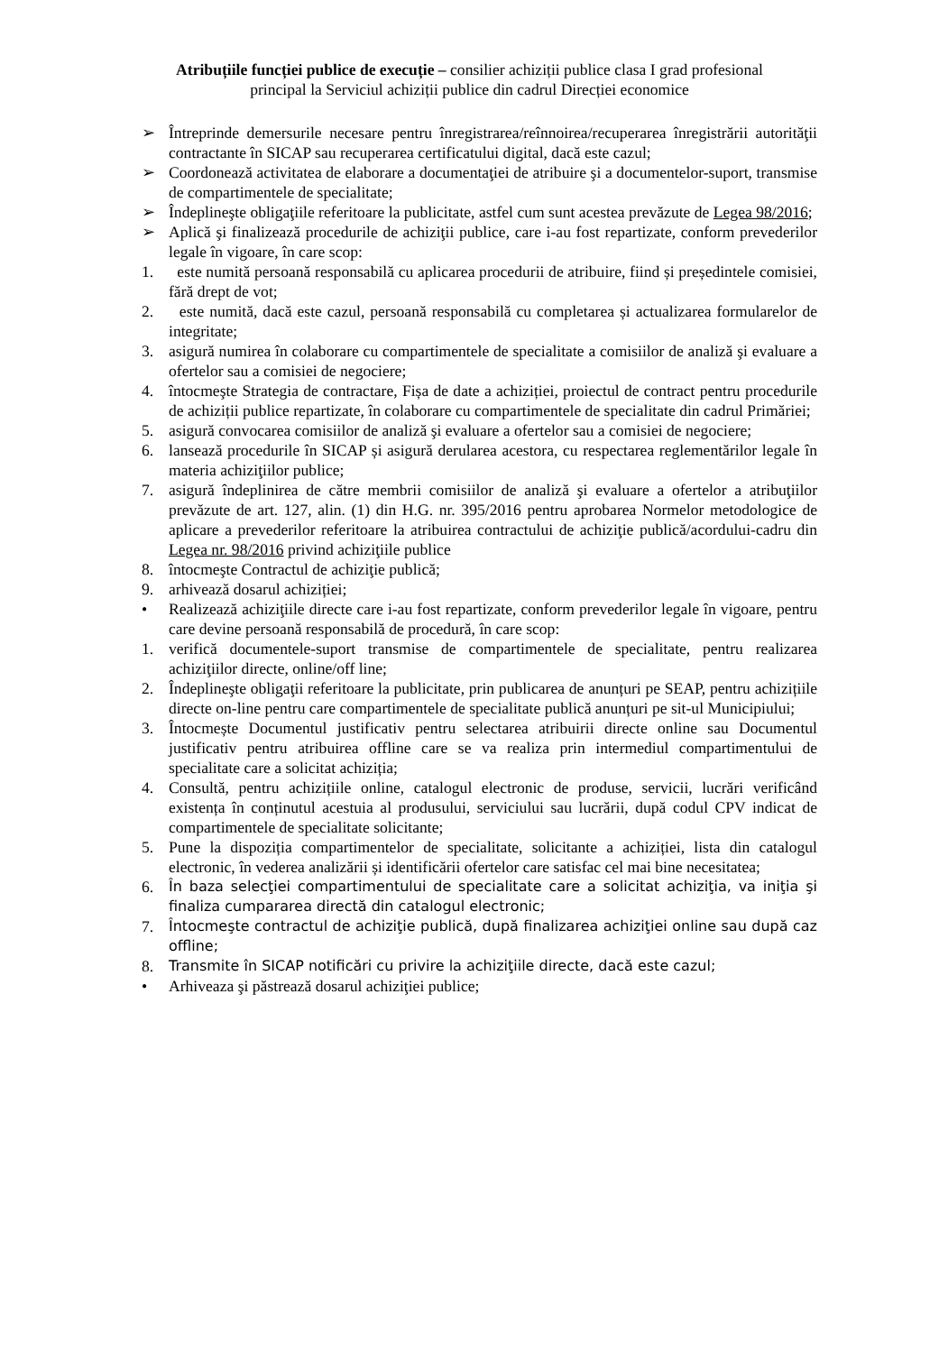Atribuțiile funcției publice de execuție – consilier achiziții publice clasa I grad profesional
principal la Serviciul achiziții publice din cadrul Direcției economice
➢ Întreprinde demersurile necesare pentru înregistrarea/reînnoirea/recuperarea înregistrării autorităţii contractante în SICAP sau recuperarea certificatului digital, dacă este cazul;
➢ Coordonează activitatea de elaborare a documentaţiei de atribuire şi a documentelor-suport, transmise de compartimentele de specialitate;
➢ Îndeplineşte obligaţiile referitoare la publicitate, astfel cum sunt acestea prevăzute de Legea 98/2016;
➢ Aplică şi finalizează procedurile de achiziţii publice, care i-au fost repartizate, conform prevederilor legale în vigoare, în care scop:
1. este numită persoană responsabilă cu aplicarea procedurii de atribuire, fiind și președintele comisiei, fără drept de vot;
2. este numită, dacă este cazul, persoană responsabilă cu completarea și actualizarea formularelor de integritate;
3. asigură numirea în colaborare cu compartimentele de specialitate a comisiilor de analiză şi evaluare a ofertelor sau a comisiei de negociere;
4. întocmeşte Strategia de contractare, Fișa de date a achiziției, proiectul de contract pentru procedurile de achiziții publice repartizate, în colaborare cu compartimentele de specialitate din cadrul Primăriei;
5. asigură convocarea comisiilor de analiză şi evaluare a ofertelor sau a comisiei de negociere;
6. lansează procedurile în SICAP și asigură derularea acestora, cu respectarea reglementărilor legale în materia achiziţiilor publice;
7. asigură îndeplinirea de către membrii comisiilor de analiză şi evaluare a ofertelor a atribuţiilor prevăzute de art. 127, alin. (1) din H.G. nr. 395/2016 pentru aprobarea Normelor metodologice de aplicare a prevederilor referitoare la atribuirea contractului de achiziţie publică/acordului-cadru din Legea nr. 98/2016 privind achiziţiile publice
8. întocmeşte Contractul de achiziţie publică;
9. arhivează dosarul achiziției;
• Realizează achiziţiile directe care i-au fost repartizate, conform prevederilor legale în vigoare, pentru care devine persoană responsabilă de procedură, în care scop:
1. verifică documentele-suport transmise de compartimentele de specialitate, pentru realizarea achiziţiilor directe, online/off line;
2. Îndeplineşte obligaţii referitoare la publicitate, prin publicarea de anunțuri pe SEAP, pentru achizițiile directe on-line pentru care compartimentele de specialitate publică anunțuri pe sit-ul Municipiului;
3. Întocmește Documentul justificativ pentru selectarea atribuirii directe online sau Documentul justificativ pentru atribuirea offline care se va realiza prin intermediul compartimentului de specialitate care a solicitat achiziția;
4. Consultă, pentru achizițiile online, catalogul electronic de produse, servicii, lucrări verificând existența în conținutul acestuia al produsului, serviciului sau lucrării, după codul CPV indicat de compartimentele de specialitate solicitante;
5. Pune la dispoziția compartimentelor de specialitate, solicitante a achiziției, lista din catalogul electronic, în vederea analizării și identificării ofertelor care satisfac cel mai bine necesitatea;
6. În baza selecţiei compartimentului de specialitate care a solicitat achiziţia, va iniţia şi finaliza cumpararea directă din catalogul electronic;
7. Întocmeşte contractul de achiziţie publică, după finalizarea achiziţiei online sau după caz offline;
8. Transmite în SICAP notificări cu privire la achiziţiile directe, dacă este cazul;
• Arhiveaza şi păstrează dosarul achiziţiei publice;